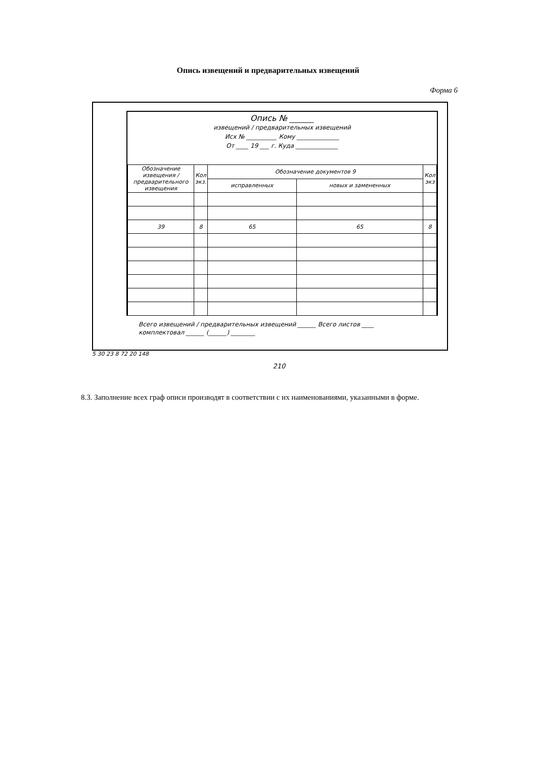Опись извещений и предварительных извещений
Форма 6
Опись № ______
извещений / предварительных извещений
Исх № __________ Кому ______________
От ____ 19 ___ г. Куда ______________
| Обозначение извещения / предварительного извещения | Кол экз. | Обозначение документов 9 | | Кол экз |
| | | исправленных | новых и замененных | |
| 39 | 8 | 65 | 65 | 8 |
Всего извещений / предварительных извещений ______ Всего листов ____
комплектовал ______ (______) ________
5 30 23 8 72 20 148
210
8.3. Заполнение всех граф описи производят в соответствии с их наименованиями, указанными в форме.